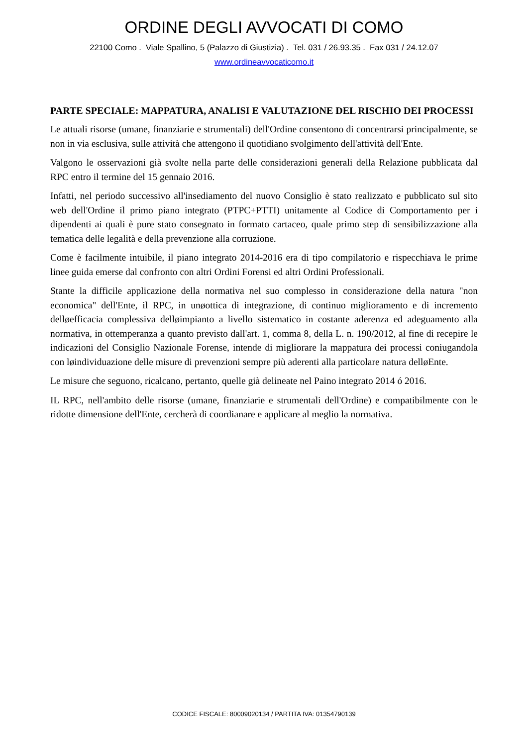ORDINE DEGLI AVVOCATI DI COMO
22100 Como . Viale Spallino, 5 (Palazzo di Giustizia) . Tel. 031 / 26.93.35 . Fax 031 / 24.12.07
www.ordineavvocaticomo.it
PARTE SPECIALE: MAPPATURA, ANALISI E VALUTAZIONE DEL RISCHIO DEI PROCESSI
Le attuali risorse (umane, finanziarie e strumentali) dell'Ordine consentono di concentrarsi principalmente, se non in via esclusiva, sulle attività che attengono il quotidiano svolgimento dell'attività dell'Ente.
Valgono le osservazioni già svolte nella parte delle considerazioni generali della Relazione pubblicata dal RPC entro il termine del 15 gennaio 2016.
Infatti, nel periodo successivo all'insediamento del nuovo Consiglio è stato realizzato e pubblicato sul sito web dell'Ordine il primo piano integrato (PTPC+PTTI) unitamente al Codice di Comportamento per i dipendenti ai quali è pure stato consegnato in formato cartaceo, quale primo step di sensibilizzazione alla tematica delle legalità e della prevenzione alla corruzione.
Come è facilmente intuibile, il piano integrato 2014-2016 era di tipo compilatorio e rispecchiava le prime linee guida emerse dal confronto con altri Ordini Forensi ed altri Ordini Professionali.
Stante la difficile applicazione della normativa nel suo complesso in considerazione della natura "non economica" dell'Ente, il RPC, in unøottica di integrazione, di continuo miglioramento e di incremento delløefficacia complessiva delløimpianto a livello sistematico in costante aderenza ed adeguamento alla normativa, in ottemperanza a quanto previsto dall'art. 1, comma 8, della L. n. 190/2012, al fine di recepire le indicazioni del Consiglio Nazionale Forense, intende di migliorare la mappatura dei processi coniugandola con løindividuazione delle misure di prevenzioni sempre più aderenti alla particolare natura delløEnte.
Le misure che seguono, ricalcano, pertanto, quelle già delineate nel Paino integrato 2014 ó 2016.
IL RPC, nell'ambito delle risorse (umane, finanziarie e strumentali dell'Ordine) e compatibilmente con le ridotte dimensione dell'Ente, cercherà di coordianare e applicare al meglio la normativa.
CODICE FISCALE: 80009020134 / PARTITA IVA: 01354790139